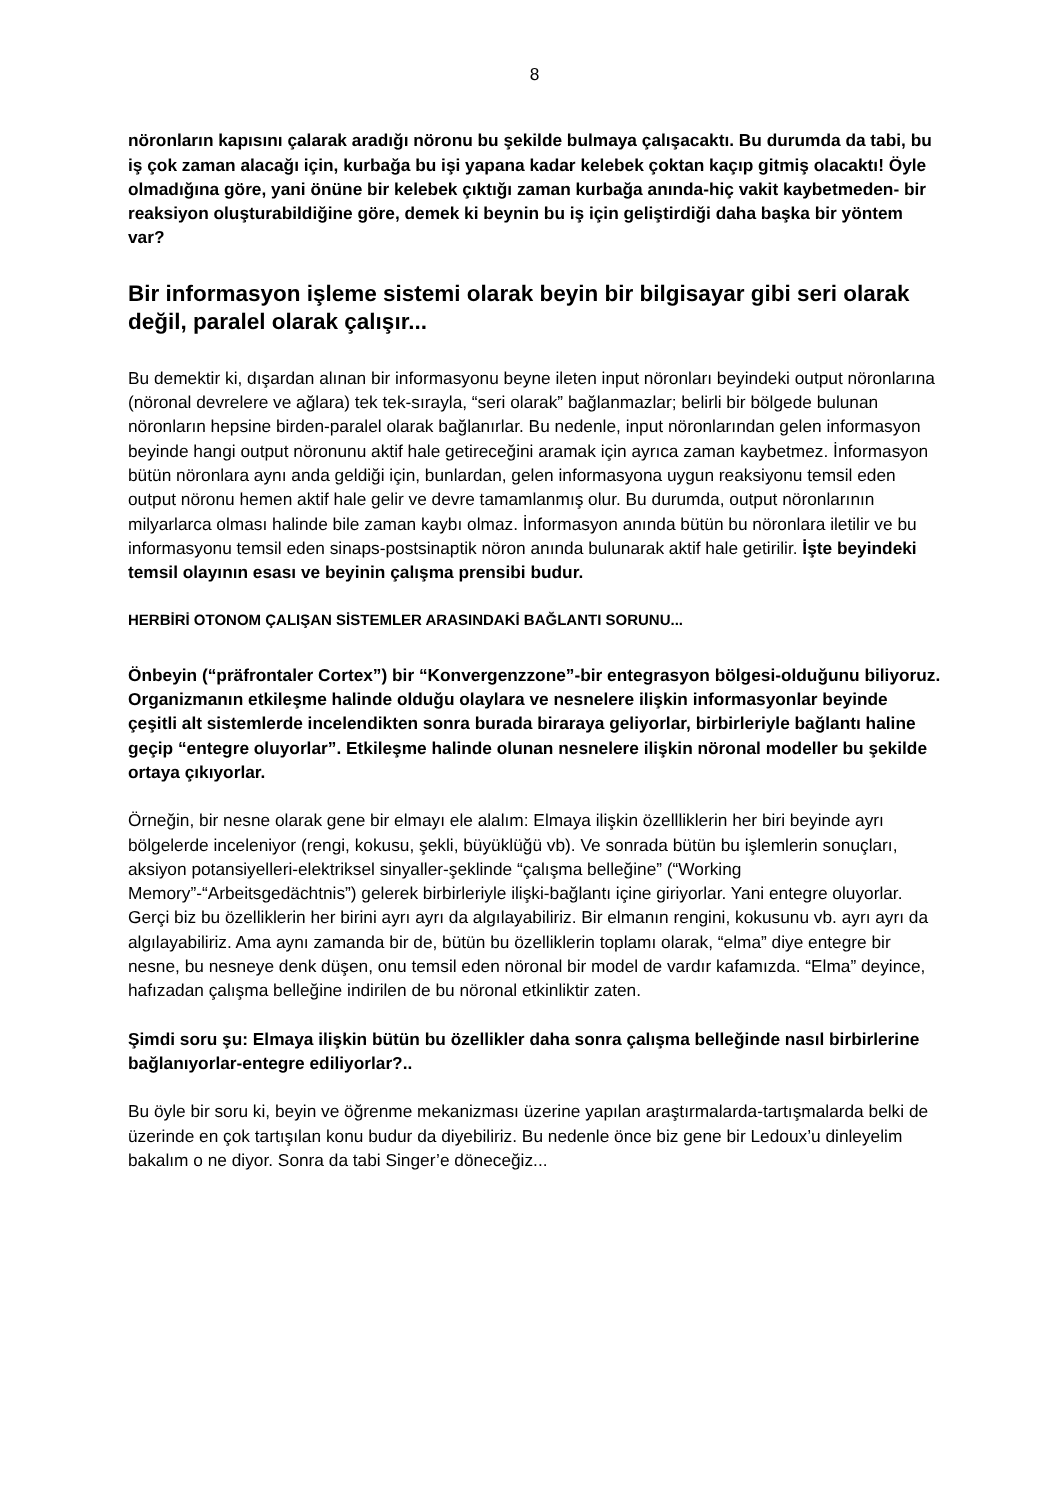8
nöronların kapısını çalarak aradığı nöronu bu şekilde bulmaya çalışacaktı. Bu durumda da tabi, bu iş çok zaman alacağı için, kurbağa bu işi yapana kadar kelebek çoktan kaçıp gitmiş olacaktı! Öyle olmadığına göre, yani önüne bir kelebek çıktığı zaman kurbağa anında-hiç vakit kaybetmeden- bir reaksiyon oluşturabildiğine göre, demek ki beynin bu iş için geliştirdiği daha başka bir yöntem var?
Bir informasyon işleme sistemi olarak beyin bir bilgisayar gibi seri olarak değil, paralel olarak çalışır...
Bu demektir ki, dışardan alınan bir informasyonu beyne ileten input nöronları beyindeki output nöronlarına (nöronal devrelere ve ağlara) tek tek-sırayla, “seri olarak” bağlanmazlar; belirli bir bölgede bulunan nöronların hepsine birden-paralel olarak bağlanırlar. Bu nedenle, input nöronlarından gelen informasyon beyinde hangi output nöronunu aktif hale getireceğini aramak için ayrıca zaman kaybetmez. İnformasyon bütün nöronlara aynı anda geldiği için, bunlardan, gelen informasyona uygun reaksiyonu temsil eden output nöronu hemen aktif hale gelir ve devre tamamlanmış olur. Bu durumda, output nöronlarının milyarlarca olması halinde bile zaman kaybı olmaz. İnformasyon anında bütün bu nöronlara iletilir ve bu informasyonu temsil eden sinaps-postsinaptik nöron anında bulunarak aktif hale getirilir. İşte beyindeki temsil olayının esası ve beyinin çalışma prensibi budur.
HERBİRİ OTONOM ÇALIŞAN SİSTEMLER ARASINDAKİ BAĞLANTI SORUNU...
Önbeyin (“präfrontaler Cortex”) bir “Konvergenzzone”-bir entegrasyon bölgesi-olduğunu biliyoruz. Organizmanın etkileşme halinde olduğu olaylara ve nesnelere ilişkin informasyonlar beyinde çeşitli alt sistemlerde incelendikten sonra burada biraraya geliyorlar, birbirleriyle bağlantı haline geçip “entegre oluyorlar”. Etkileşme halinde olunan nesnelere ilişkin nöronal modeller bu şekilde ortaya çıkıyorlar.
Örneğin, bir nesne olarak gene bir elmayı ele alalım: Elmaya ilişkin özellliklerin her biri beyinde ayrı bölgelerde inceleniyor (rengi, kokusu, şekli, büyüklüğü vb). Ve sonrada bütün bu işlemlerin sonuçları, aksiyon potansiyelleri-elektriksel sinyaller-şeklinde “çalışma belleğine” (“Working Memory”-“Arbeitsgedächtnis”) gelerek birbirleriyle ilişki-bağlantı içine giriyorlar. Yani entegre oluyorlar. Gerçi biz bu özelliklerin her birini ayrı ayrı da algılayabiliriz. Bir elmanın rengini, kokusunu vb. ayrı ayrı da algılayabiliriz. Ama aynı zamanda bir de, bütün bu özelliklerin toplamı olarak, “elma” diye entegre bir nesne, bu nesneye denk düşen, onu temsil eden nöronal bir model de vardır kafamızda. “Elma” deyince, hafızadan çalışma belleğine indirilen de bu nöronal etkinliktir zaten.
Şimdi soru şu: Elmaya ilişkin bütün bu özellikler daha sonra çalışma belleğinde nasıl birbirlerine bağlanıyorlar-entegre ediliyorlar?..
Bu öyle bir soru ki, beyin ve öğrenme mekanizması üzerine yapılan araştırmalarda-tartışmalarda belki de üzerinde en çok tartışılan konu budur da diyebiliriz. Bu nedenle önce biz gene bir Ledoux’u dinleyelim bakalım o ne diyor. Sonra da tabi Singer’e döneceğiz...